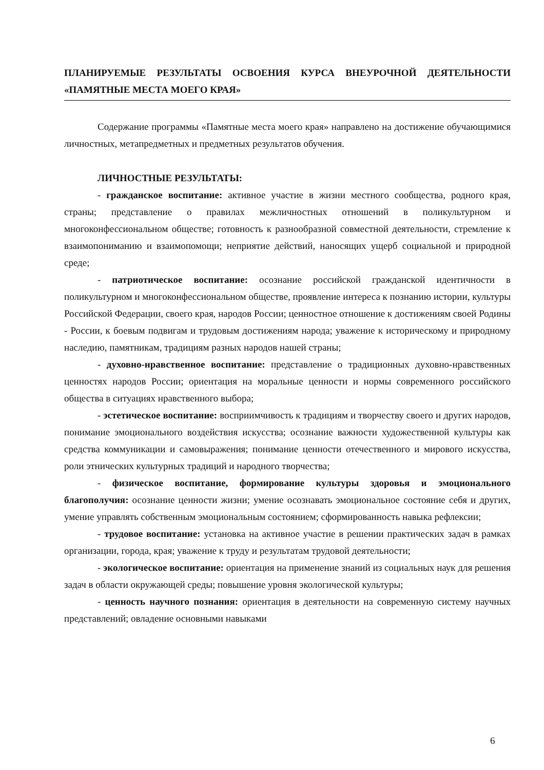ПЛАНИРУЕМЫЕ РЕЗУЛЬТАТЫ ОСВОЕНИЯ КУРСА ВНЕУРОЧНОЙ ДЕЯТЕЛЬНОСТИ «ПАМЯТНЫЕ МЕСТА МОЕГО КРАЯ»
Содержание программы «Памятные места моего края» направлено на достижение обучающимися личностных, метапредметных и предметных результатов обучения.
ЛИЧНОСТНЫЕ РЕЗУЛЬТАТЫ:
- гражданское воспитание: активное участие в жизни местного сообщества, родного края, страны; представление о правилах межличностных отношений в поликультурном и многоконфессиональном обществе; готовность к разнообразной совместной деятельности, стремление к взаимопониманию и взаимопомощи; неприятие действий, наносящих ущерб социальной и природной среде;
- патриотическое воспитание: осознание российской гражданской идентичности в поликультурном и многоконфессиональном обществе, проявление интереса к познанию истории, культуры Российской Федерации, своего края, народов России; ценностное отношение к достижениям своей Родины - России, к боевым подвигам и трудовым достижениям народа; уважение к историческому и природному наследию, памятникам, традициям разных народов нашей страны;
- духовно-нравственное воспитание: представление о традиционных духовно-нравственных ценностях народов России; ориентация на моральные ценности и нормы современного российского общества в ситуациях нравственного выбора;
- эстетическое воспитание: восприимчивость к традициям и творчеству своего и других народов, понимание эмоционального воздействия искусства; осознание важности художественной культуры как средства коммуникации и самовыражения; понимание ценности отечественного и мирового искусства, роли этнических культурных традиций и народного творчества;
- физическое воспитание, формирование культуры здоровья и эмоционального благополучия: осознание ценности жизни; умение осознавать эмоциональное состояние себя и других, умение управлять собственным эмоциональным состоянием; сформированность навыка рефлексии;
- трудовое воспитание: установка на активное участие в решении практических задач в рамках организации, города, края; уважение к труду и результатам трудовой деятельности;
- экологическое воспитание: ориентация на применение знаний из социальных наук для решения задач в области окружающей среды; повышение уровня экологической культуры;
- ценность научного познания: ориентация в деятельности на современную систему научных представлений; овладение основными навыками
6